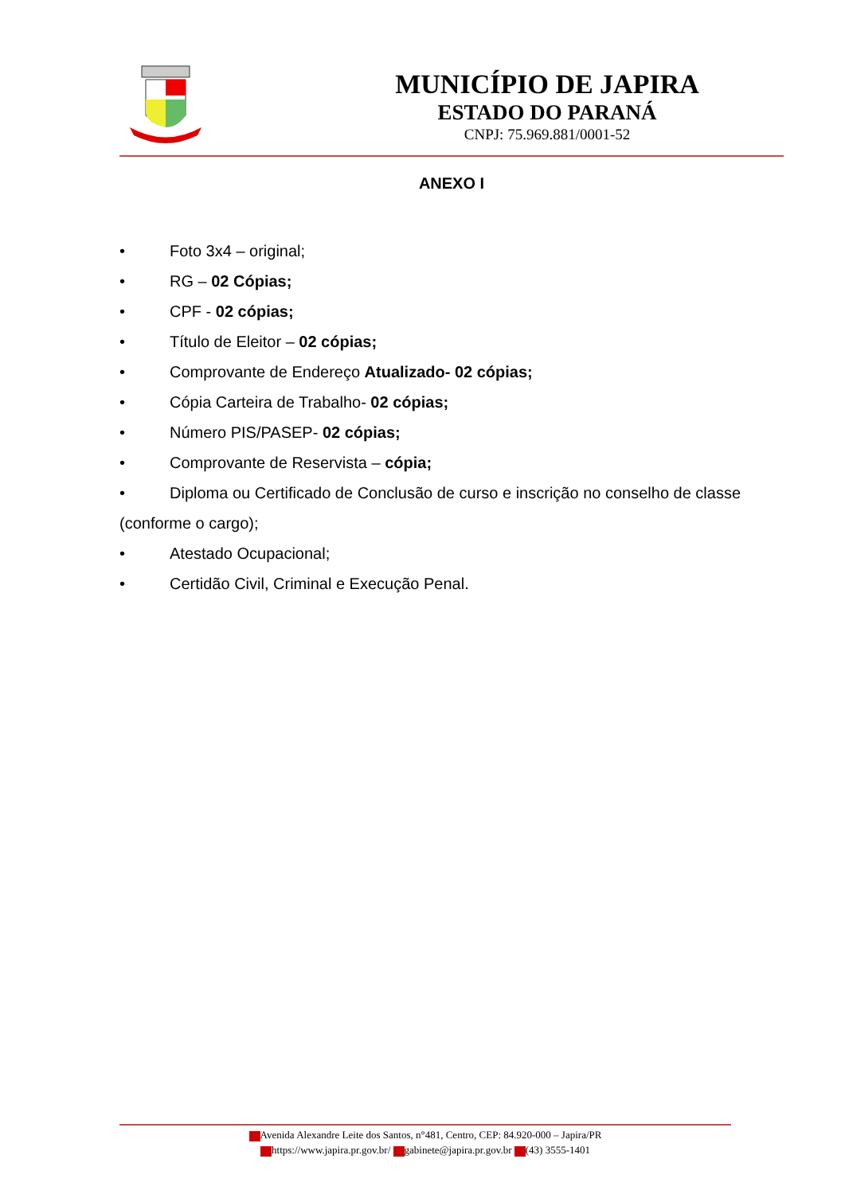MUNICÍPIO DE JAPIRA
ESTADO DO PARANÁ
CNPJ: 75.969.881/0001-52
ANEXO I
• Foto 3x4 – original;
• RG – 02 Cópias;
• CPF - 02 cópias;
• Título de Eleitor – 02 cópias;
• Comprovante de Endereço Atualizado- 02 cópias;
• Cópia Carteira de Trabalho- 02 cópias;
• Número PIS/PASEP- 02 cópias;
• Comprovante de Reservista – cópia;
• Diploma ou Certificado de Conclusão de curso e inscrição no conselho de classe (conforme o cargo);
• Atestado Ocupacional;
• Certidão Civil, Criminal e Execução Penal.
Avenida Alexandre Leite dos Santos, n°481, Centro, CEP: 84.920-000 – Japira/PR
https://www.japira.pr.gov.br/ gabinete@japira.pr.gov.br (43) 3555-1401